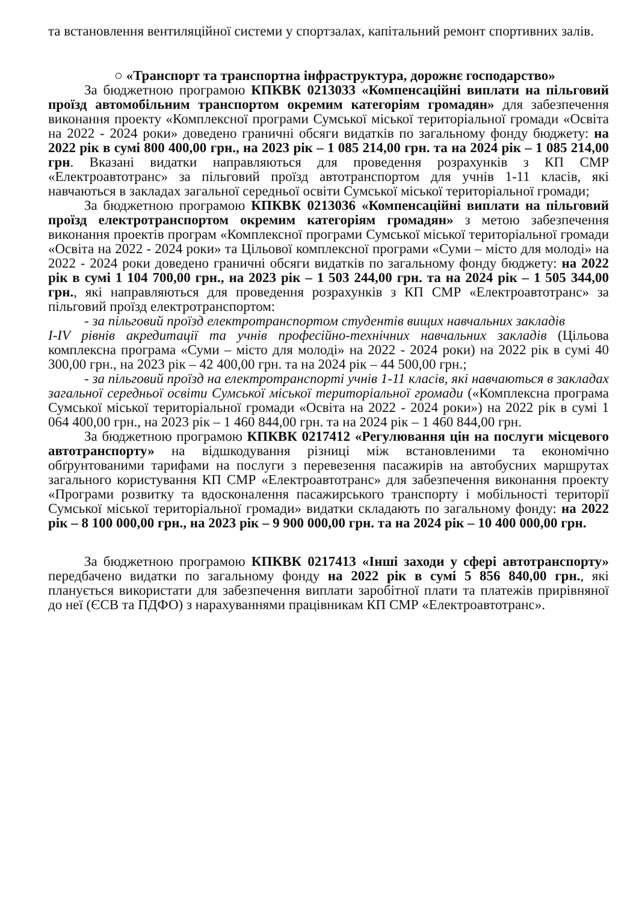та встановлення вентиляційної системи у спортзалах, капітальний ремонт спортивних залів.
○ «Транспорт та транспортна інфраструктура, дорожнє господарство»
За бюджетною програмою КПКВК 0213033 «Компенсаційні виплати на пільговий проїзд автомобільним транспортом окремим категоріям громадян» для забезпечення виконання проекту «Комплексної програми Сумської міської територіальної громади «Освіта на 2022 - 2024 роки» доведено граничні обсяги видатків по загальному фонду бюджету: на 2022 рік в сумі 800 400,00 грн., на 2023 рік – 1 085 214,00 грн. та на 2024 рік – 1 085 214,00 грн. Вказані видатки направляються для проведення розрахунків з КП СМР «Електроавтотранс» за пільговий проїзд автотранспортом для учнів 1-11 класів, які навчаються в закладах загальної середньої освіти Сумської міської територіальної громади;
За бюджетною програмою КПКВК 0213036 «Компенсаційні виплати на пільговий проїзд електротранспортом окремим категоріям громадян» з метою забезпечення виконання проектів програм «Комплексної програми Сумської міської територіальної громади «Освіта на 2022 - 2024 роки» та Цільової комплексної програми «Суми – місто для молоді» на 2022 - 2024 роки доведено граничні обсяги видатків по загальному фонду бюджету: на 2022 рік в сумі 1 104 700,00 грн., на 2023 рік – 1 503 244,00 грн. та на 2024 рік – 1 505 344,00 грн., які направляються для проведення розрахунків з КП СМР «Електроавтотранс» за пільговий проїзд електротранспортом:
- за пільговий проїзд електротранспортом студентів вищих навчальних закладів
I-IV рівнів акредитації та учнів професійно-технічних навчальних закладів (Цільова комплексна програма «Суми – місто для молоді» на 2022 - 2024 роки) на 2022 рік в сумі 40 300,00 грн., на 2023 рік – 42 400,00 грн. та на 2024 рік – 44 500,00 грн.;
- за пільговий проїзд на електротранспорті учнів 1-11 класів, які навчаються в закладах загальної середньої освіти Сумської міської територіальної громади («Комплексна програма Сумської міської територіальної громади «Освіта на 2022 - 2024 роки») на 2022 рік в сумі 1 064 400,00 грн., на 2023 рік – 1 460 844,00 грн. та на 2024 рік – 1 460 844,00 грн.
За бюджетною програмою КПКВК 0217412 «Регулювання цін на послуги місцевого автотранспорту» на відшкодування різниці між встановленими та економічно обґрунтованими тарифами на послуги з перевезення пасажирів на автобусних маршрутах загального користування КП СМР «Електроавтотранс» для забезпечення виконання проекту «Програми розвитку та вдосконалення пасажирського транспорту і мобільності території Сумської міської територіальної громади» видатки складають по загальному фонду: на 2022 рік – 8 100 000,00 грн., на 2023 рік – 9 900 000,00 грн. та на 2024 рік – 10 400 000,00 грн.
За бюджетною програмою КПКВК 0217413 «Інші заходи у сфері автотранспорту» передбачено видатки по загальному фонду на 2022 рік в сумі 5 856 840,00 грн., які планується використати для забезпечення виплати заробітної плати та платежів прирівняної до неї (ЄСВ та ПДФО) з нарахуваннями працівникам КП СМР «Електроавтотранс».